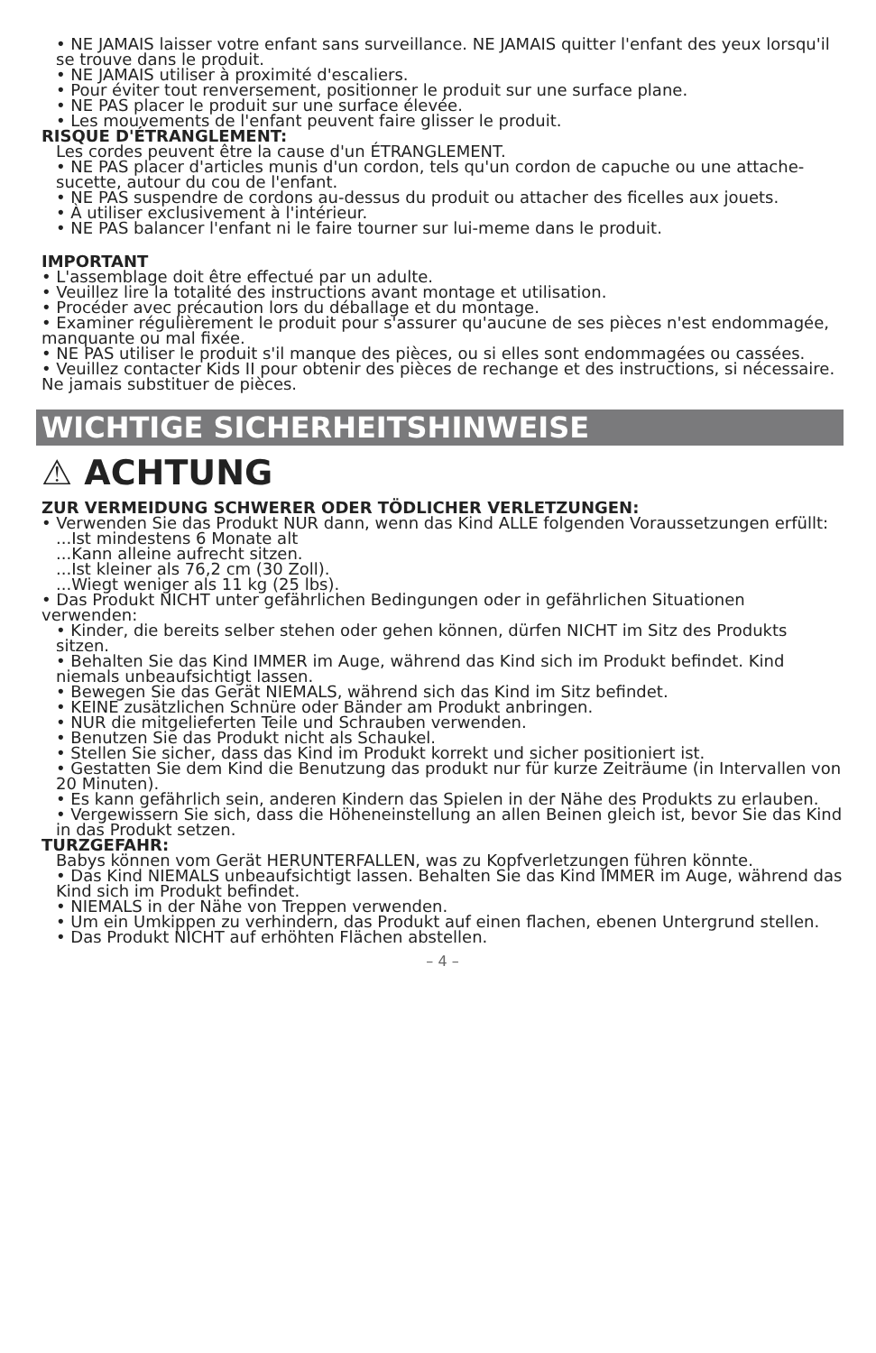• NE JAMAIS laisser votre enfant sans surveillance. NE JAMAIS quitter l'enfant des yeux lorsqu'il se trouve dans le produit.
• NE JAMAIS utiliser à proximité d'escaliers.
• Pour éviter tout renversement, positionner le produit sur une surface plane.
• NE PAS placer le produit sur une surface élevée.
• Les mouvements de l'enfant peuvent faire glisser le produit.
RISQUE D'ÉTRANGLEMENT:
Les cordes peuvent être la cause d'un ÉTRANGLEMENT.
• NE PAS placer d'articles munis d'un cordon, tels qu'un cordon de capuche ou une attache-sucette, autour du cou de l'enfant.
• NE PAS suspendre de cordons au-dessus du produit ou attacher des ficelles aux jouets.
• À utiliser exclusivement à l'intérieur.
• NE PAS balancer l'enfant ni le faire tourner sur lui-meme dans le produit.
IMPORTANT
• L'assemblage doit être effectué par un adulte.
• Veuillez lire la totalité des instructions avant montage et utilisation.
• Procéder avec précaution lors du déballage et du montage.
• Examiner régulièrement le produit pour s'assurer qu'aucune de ses pièces n'est endommagée, manquante ou mal fixée.
• NE PAS utiliser le produit s'il manque des pièces, ou si elles sont endommagées ou cassées.
• Veuillez contacter Kids II pour obtenir des pièces de rechange et des instructions, si nécessaire. Ne jamais substituer de pièces.
WICHTIGE SICHERHEITSHINWEISE
⚠ ACHTUNG
ZUR VERMEIDUNG SCHWERER ODER TÖDLICHER VERLETZUNGEN:
• Verwenden Sie das Produkt NUR dann, wenn das Kind ALLE folgenden Voraussetzungen erfüllt:
...Ist mindestens 6 Monate alt
...Kann alleine aufrecht sitzen.
...Ist kleiner als 76,2 cm (30 Zoll).
...Wiegt weniger als 11 kg (25 lbs).
• Das Produkt NICHT unter gefährlichen Bedingungen oder in gefährlichen Situationen verwenden:
• Kinder, die bereits selber stehen oder gehen können, dürfen NICHT im Sitz des Produkts sitzen.
• Behalten Sie das Kind IMMER im Auge, während das Kind sich im Produkt befindet. Kind niemals unbeaufsichtigt lassen.
• Bewegen Sie das Gerät NIEMALS, während sich das Kind im Sitz befindet.
• KEINE zusätzlichen Schnüre oder Bänder am Produkt anbringen.
• NUR die mitgelieferten Teile und Schrauben verwenden.
• Benutzen Sie das Produkt nicht als Schaukel.
• Stellen Sie sicher, dass das Kind im Produkt korrekt und sicher positioniert ist.
• Gestatten Sie dem Kind die Benutzung das produkt nur für kurze Zeiträume (in Intervallen von 20 Minuten).
• Es kann gefährlich sein, anderen Kindern das Spielen in der Nähe des Produkts zu erlauben.
• Vergewissern Sie sich, dass die Höheneinstellung an allen Beinen gleich ist, bevor Sie das Kind in das Produkt setzen.
TURZGEFAHR:
Babys können vom Gerät HERUNTERFALLEN, was zu Kopfverletzungen führen könnte.
• Das Kind NIEMALS unbeaufsichtigt lassen. Behalten Sie das Kind IMMER im Auge, während das Kind sich im Produkt befindet.
• NIEMALS in der Nähe von Treppen verwenden.
• Um ein Umkippen zu verhindern, das Produkt auf einen flachen, ebenen Untergrund stellen.
• Das Produkt NICHT auf erhöhten Flächen abstellen.
– 4 –